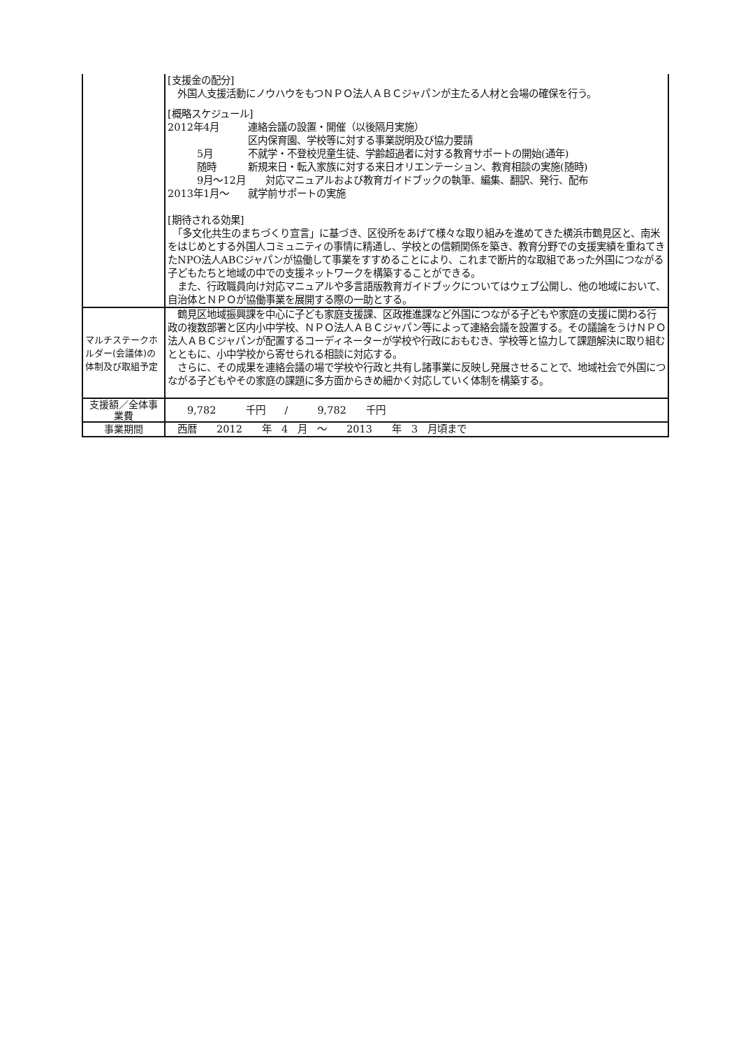| | [支援金の配分] 外国人支援活動にノウハウをもつＮＰＯ法人ＡＢＣジャパンが主たる人材と会場の確保を行う。 [概略スケジュール] 2012年4月 連絡会議の設置・開催（以後隔月実施） 区内保育園、学校等に対する事業説明及び協力要請 5月 不就学・不登校児童生徒、学齢超過者に対する教育サポートの開始(通年) 随時 新規来日・転入家族に対する来日オリエンテーション、教育相談の実施(随時) 9月～12月 対応マニュアルおよび教育ガイドブックの執筆、編集、翻訳、発行、配布 2013年1月～ 就学前サポートの実施 [期待される効果] 「多文化共生のまちづくり宣言」に基づき、区役所をあげて様々な取り組みを進めてきた横浜市鶴見区と、南米をはじめとする外国人コミュニティの事情に精通し、学校との信頼関係を築き、教育分野での支援実績を重ねてきたNPO法人ABCジャパンが協働して事業をすすめることにより、これまで断片的な取組であった外国につながる子どもたちと地域の中での支援ネットワークを構築することができる。 また、行政職員向け対応マニュアルや多言語版教育ガイドブックについてはウェブ公開し、他の地域において、自治体とＮＰＯが協働事業を展開する際の一助とする。 |
| マルチステークホルダー(会議体)の体制及び取組予定 | 鶴見区地域振興課を中心に子ども家庭支援課、区政推進課など外国につながる子どもや家庭の支援に関わる行政の複数部署と区内小中学校、ＮＰＯ法人ＡＢＣジャパン等によって連絡会議を設置する。その議論をうけＮＰＯ法人ＡＢＣジャパンが配置するコーディネーターが学校や行政におもむき、学校等と協力して課題解決に取り組むとともに、小中学校から寄せられる相談に対応する。 さらに、その成果を連絡会議の場で学校や行政と共有し諸事業に反映し発展させることで、地域社会で外国につながる子どもやその家庭の課題に多方面からきめ細かく対応していく体制を構築する。 |
| 支援額／全体事業費 | 9,782 千円 / 9,782 千円 |
| 事業期間 | 西暦 2012 年 4 月 ～ 2013 年 3 月頃まで |